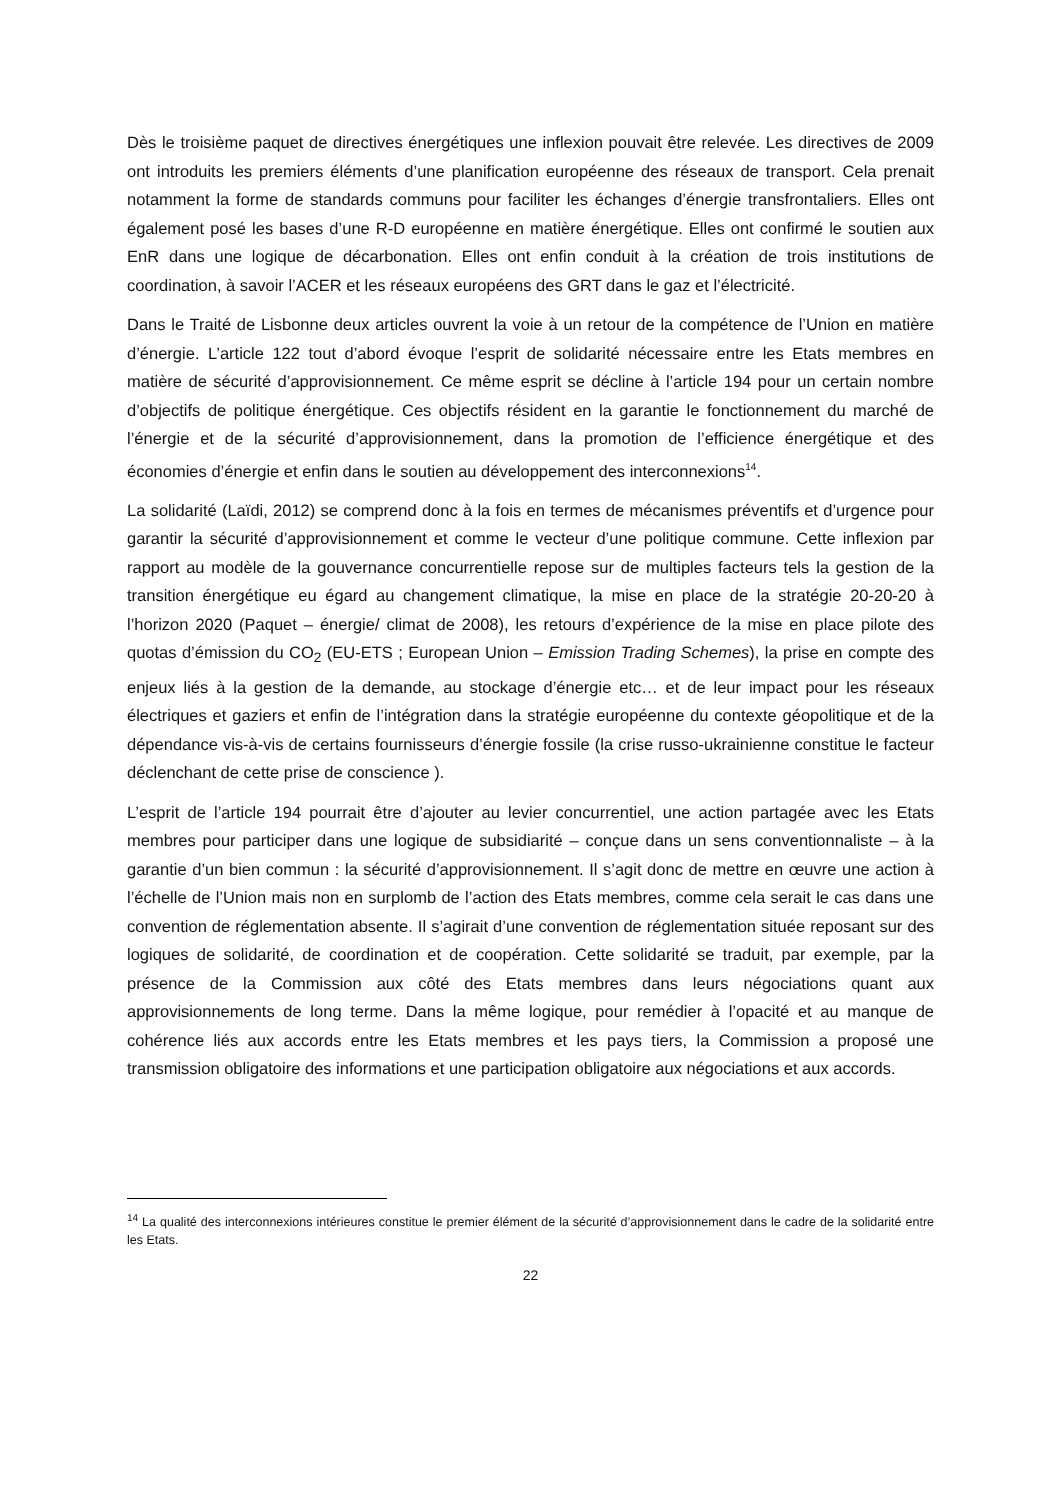Dès le troisième paquet de directives énergétiques une inflexion pouvait être relevée. Les directives de 2009 ont introduits les premiers éléments d’une planification européenne des réseaux de transport. Cela prenait notamment la forme de standards communs pour faciliter les échanges d’énergie transfrontaliers. Elles ont également posé les bases d’une R-D européenne en matière énergétique. Elles ont confirmé le soutien aux EnR dans une logique de décarbonation. Elles ont enfin conduit à la création de trois institutions de coordination, à savoir l’ACER et les réseaux européens des GRT dans le gaz et l’électricité.
Dans le Traité de Lisbonne deux articles ouvrent la voie à un retour de la compétence de l’Union en matière d’énergie. L’article 122 tout d’abord évoque l’esprit de solidarité nécessaire entre les Etats membres en matière de sécurité d’approvisionnement. Ce même esprit se décline à l’article 194 pour un certain nombre d’objectifs de politique énergétique. Ces objectifs résident en la garantie le fonctionnement du marché de l’énergie et de la sécurité d’approvisionnement, dans la promotion de l’efficience énergétique et des économies d’énergie et enfin dans le soutien au développement des interconnexions<sup>14</sup>.
La solidarité (Laïdi, 2012) se comprend donc à la fois en termes de mécanismes préventifs et d’urgence pour garantir la sécurité d’approvisionnement et comme le vecteur d’une politique commune. Cette inflexion par rapport au modèle de la gouvernance concurrentielle repose sur de multiples facteurs tels la gestion de la transition énergétique eu égard au changement climatique, la mise en place de la stratégie 20-20-20 à l’horizon 2020 (Paquet – énergie/ climat de 2008), les retours d’expérience de la mise en place pilote des quotas d’émission du CO<sub>2</sub> (EU-ETS ; European Union – Emission Trading Schemes), la prise en compte des enjeux liés à la gestion de la demande, au stockage d’énergie etc… et de leur impact pour les réseaux électriques et gaziers et enfin de l’intégration dans la stratégie européenne du contexte géopolitique et de la dépendance vis-à-vis de certains fournisseurs d’énergie fossile (la crise russo-ukrainienne constitue le facteur déclenchant de cette prise de conscience ).
L’esprit de l’article 194 pourrait être d’ajouter au levier concurrentiel, une action partagée avec les Etats membres pour participer dans une logique de subsidiarité – conçue dans un sens conventionnaliste – à la garantie d’un bien commun : la sécurité d’approvisionnement. Il s’agit donc de mettre en œuvre une action à l’échelle de l’Union mais non en surplomb de l’action des Etats membres, comme cela serait le cas dans une convention de réglementation absente. Il s’agirait d’une convention de réglementation située reposant sur des logiques de solidarité, de coordination et de coopération. Cette solidarité se traduit, par exemple, par la présence de la Commission aux côté des Etats membres dans leurs négociations quant aux approvisionnements de long terme. Dans la même logique, pour remédier à l’opacité et au manque de cohérence liés aux accords entre les Etats membres et les pays tiers, la Commission a proposé une transmission obligatoire des informations et une participation obligatoire aux négociations et aux accords.
<sup>14</sup> La qualité des interconnexions intérieures constitue le premier élément de la sécurité d’approvisionnement dans le cadre de la solidarité entre les Etats.
22